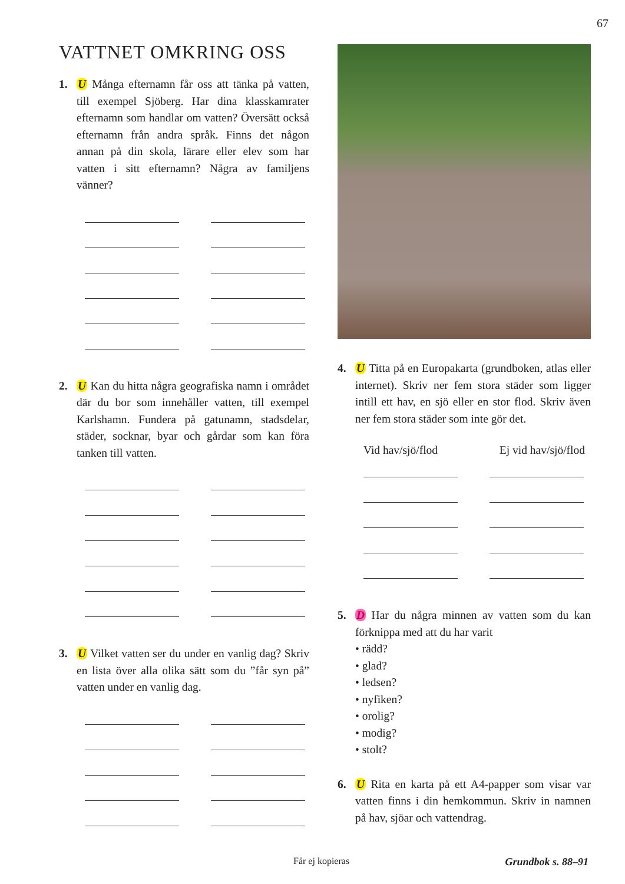67
VATTNET OMKRING OSS
1. U Många efternamn får oss att tänka på vatten, till exempel Sjöberg. Har dina klass­kamrater efternamn som handlar om vatten? Översätt också efternamn från andra språk. Finns det någon annan på din skola, lärare eller elev som har vatten i sitt efternamn? Några av familjens vänner?
2. U Kan du hitta några geografiska namn i området där du bor som innehåller vatten, till exempel Karlshamn. Fundera på gatu­namn, stadsdelar, städer, socknar, byar och gårdar som kan föra tanken till vatten.
3. U Vilket vatten ser du under en vanlig dag? Skriv en lista över alla olika sätt som du ”får syn på” vatten under en vanlig dag.
4. U Titta på en Europakarta (grundboken, at­las eller internet). Skriv ner fem stora städer som ligger intill ett hav, en sjö eller en stor flod. Skriv även ner fem stora städer som inte gör det.
Vid hav/sjö/flod Ej vid hav/sjö/flod
5. D Har du några minnen av vatten som du kan förknippa med att du har varit
• rädd?
• glad?
• ledsen?
• nyfiken?
• orolig?
• modig?
• stolt?
6. U Rita en karta på ett A4-papper som visar var vatten finns i din hemkommun. Skriv in namnen på hav, sjöar och vattendrag.
Får ej kopieras Grundbok s. 88–91